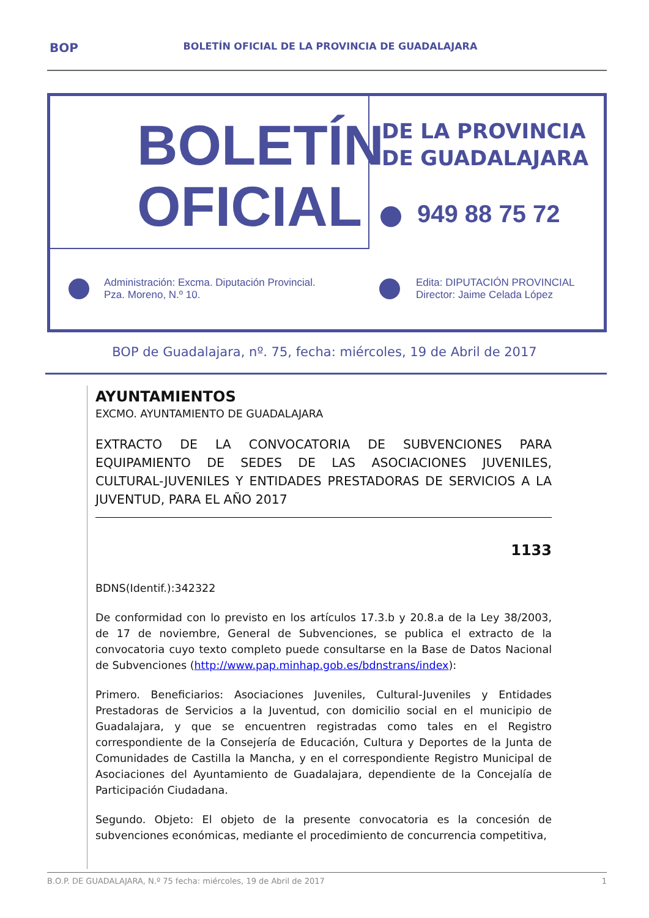BOP BOLETÍN OFICIAL DE LA PROVINCIA DE GUADALAJARA
BOLETÍN
OFICIAL
DE LA PROVINCIA
DE GUADALAJARA
949 88 75 72
Administración: Excma. Diputación Provincial.
Pza. Moreno, N.º 10.
Edita: DIPUTACIÓN PROVINCIAL
Director: Jaime Celada López
BOP de Guadalajara, nº. 75, fecha: miércoles, 19 de Abril de 2017
AYUNTAMIENTOS
EXCMO. AYUNTAMIENTO DE GUADALAJARA
EXTRACTO DE LA CONVOCATORIA DE SUBVENCIONES PARA EQUIPAMIENTO DE SEDES DE LAS ASOCIACIONES JUVENILES, CULTURAL-JUVENILES Y ENTIDADES PRESTADORAS DE SERVICIOS A LA JUVENTUD, PARA EL AÑO 2017
1133
BDNS(Identif.):342322
De conformidad con lo previsto en los artículos 17.3.b y 20.8.a de la Ley 38/2003, de 17 de noviembre, General de Subvenciones, se publica el extracto de la convocatoria cuyo texto completo puede consultarse en la Base de Datos Nacional de Subvenciones (http://www.pap.minhap.gob.es/bdnstrans/index):
Primero. Beneficiarios: Asociaciones Juveniles, Cultural-Juveniles y Entidades Prestadoras de Servicios a la Juventud, con domicilio social en el municipio de Guadalajara, y que se encuentren registradas como tales en el Registro correspondiente de la Consejería de Educación, Cultura y Deportes de la Junta de Comunidades de Castilla la Mancha, y en el correspondiente Registro Municipal de Asociaciones del Ayuntamiento de Guadalajara, dependiente de la Concejalía de Participación Ciudadana.
Segundo. Objeto: El objeto de la presente convocatoria es la concesión de subvenciones económicas, mediante el procedimiento de concurrencia competitiva,
B.O.P. DE GUADALAJARA, N.º 75 fecha: miércoles, 19 de Abril de 2017 1